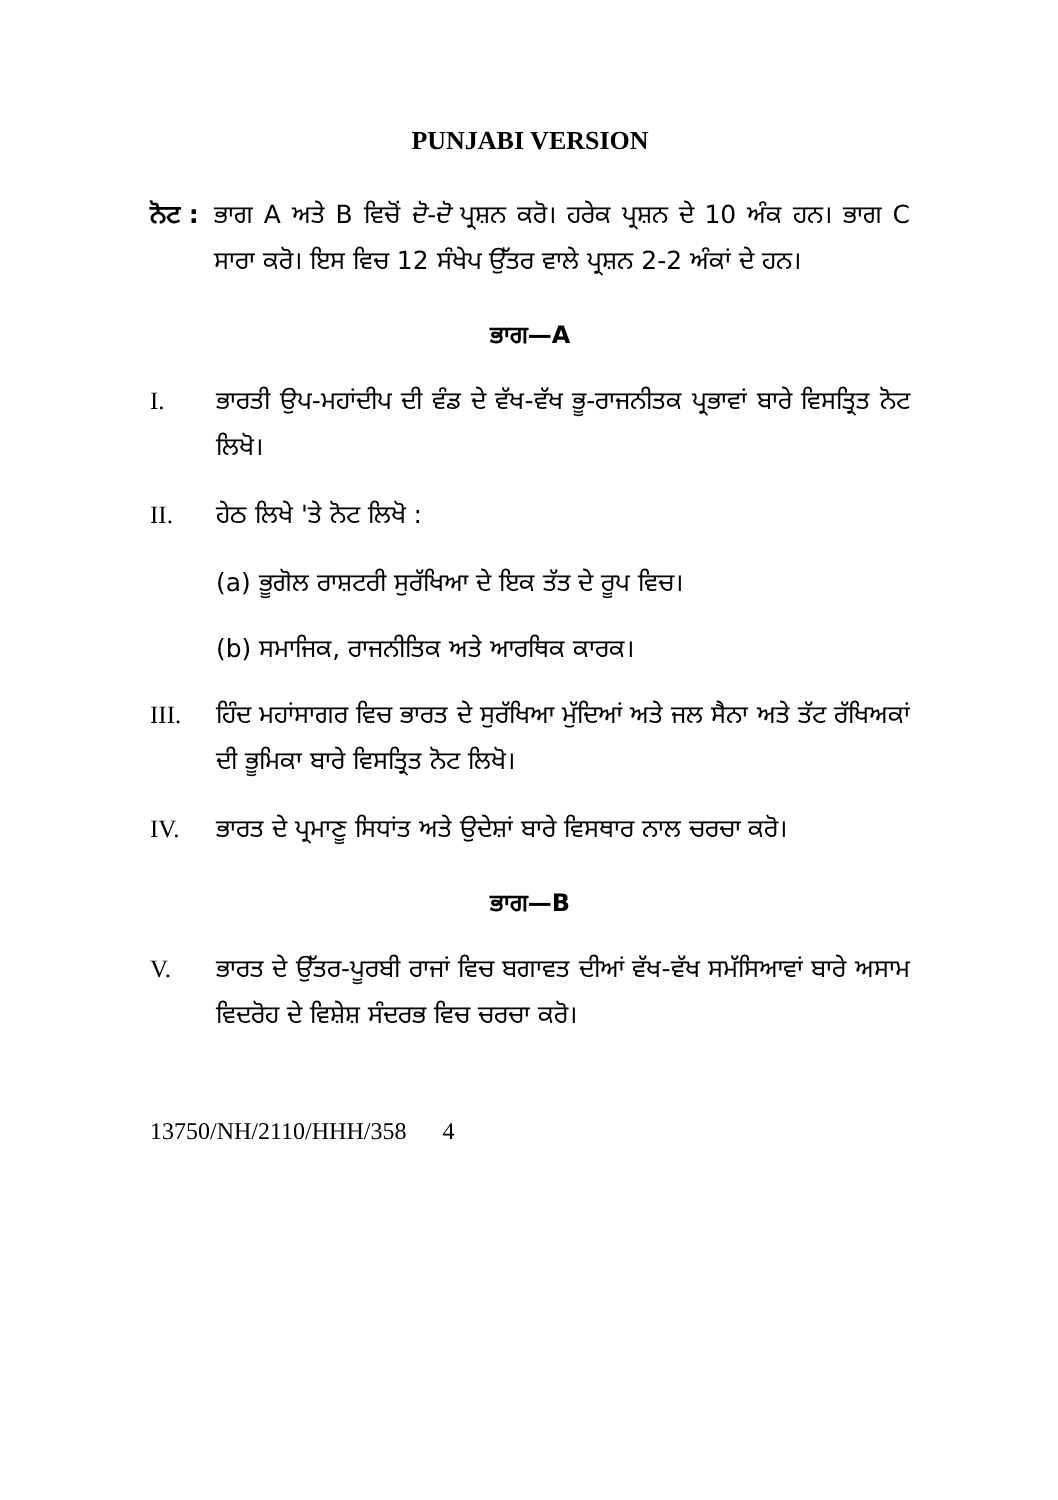PUNJABI VERSION
ਨੋਟ :
ਭਾਗ A ਅਤੇ B ਵਿਚੋਂ ਦੋ-ਦੋ ਪ੍ਰਸ਼ਨ ਕਰੋ। ਹਰੇਕ ਪ੍ਰਸ਼ਨ ਦੇ 10 ਅੰਕ ਹਨ। ਭਾਗ C ਸਾਰਾ ਕਰੋ। ਇਸ ਵਿਚ 12 ਸੰਖੇਪ ਉੱਤਰ ਵਾਲੇ ਪ੍ਰਸ਼ਨ 2-2 ਅੰਕਾਂ ਦੇ ਹਨ।
ਭਾਗ—A
I. ਭਾਰਤੀ ਉਪ-ਮਹਾਂਦੀਪ ਦੀ ਵੰਡ ਦੇ ਵੱਖ-ਵੱਖ ਭੂ-ਰਾਜਨੀਤਕ ਪ੍ਰਭਾਵਾਂ ਬਾਰੇ ਵਿਸਤ੍ਰਿਤ ਨੋਟ ਲਿਖੋ।
II. ਹੇਠ ਲਿਖੇ 'ਤੇ ਨੋਟ ਲਿਖੋ :
(a) ਭੂਗੋਲ ਰਾਸ਼ਟਰੀ ਸੁਰੱਖਿਆ ਦੇ ਇਕ ਤੱਤ ਦੇ ਰੂਪ ਵਿਚ।
(b) ਸਮਾਜਿਕ, ਰਾਜਨੀਤਿਕ ਅਤੇ ਆਰਥਿਕ ਕਾਰਕ।
III. ਹਿੰਦ ਮਹਾਂਸਾਗਰ ਵਿਚ ਭਾਰਤ ਦੇ ਸੁਰੱਖਿਆ ਮੁੱਦਿਆਂ ਅਤੇ ਜਲ ਸੈਨਾ ਅਤੇ ਤੱਟ ਰੱਖਿਅਕਾਂ ਦੀ ਭੂਮਿਕਾ ਬਾਰੇ ਵਿਸਤ੍ਰਿਤ ਨੋਟ ਲਿਖੋ।
IV. ਭਾਰਤ ਦੇ ਪ੍ਰਮਾਣੂ ਸਿਧਾਂਤ ਅਤੇ ਉਦੇਸ਼ਾਂ ਬਾਰੇ ਵਿਸਥਾਰ ਨਾਲ ਚਰਚਾ ਕਰੋ।
ਭਾਗ—B
V. ਭਾਰਤ ਦੇ ਉੱਤਰ-ਪੂਰਬੀ ਰਾਜਾਂ ਵਿਚ ਬਗਾਵਤ ਦੀਆਂ ਵੱਖ-ਵੱਖ ਸਮੱਸਿਆਵਾਂ ਬਾਰੇ ਅਸਾਮ ਵਿਦਰੋਹ ਦੇ ਵਿਸ਼ੇਸ਼ ਸੰਦਰਭ ਵਿਚ ਚਰਚਾ ਕਰੋ।
13750/NH/2110/HHH/358 4